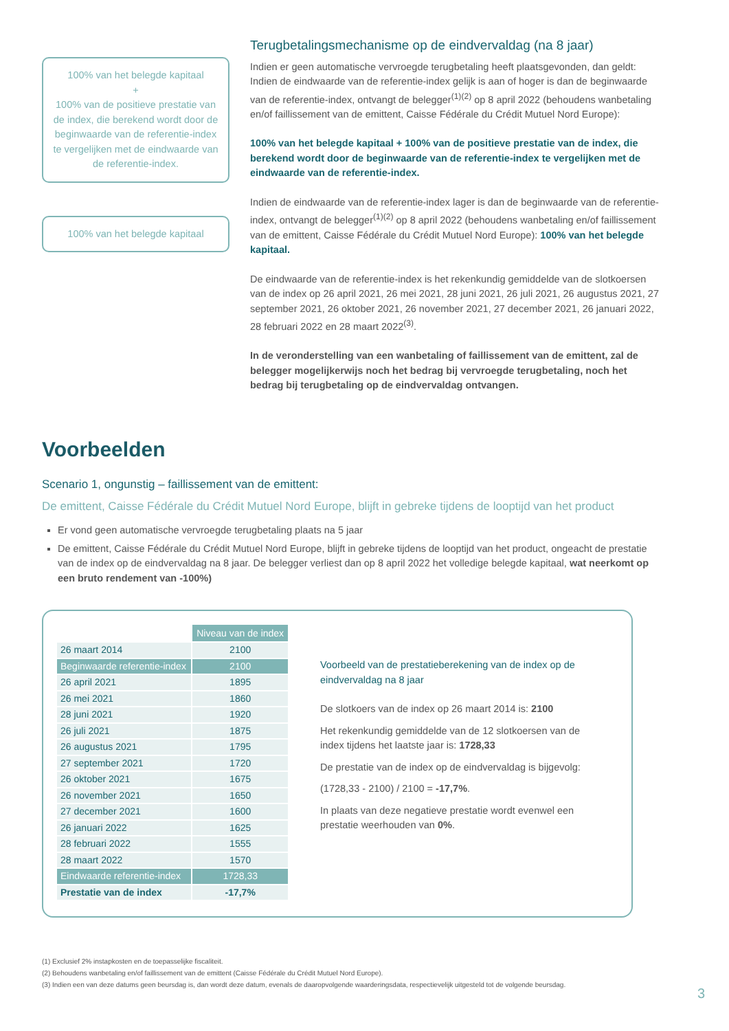100% van het belegde kapitaal
+
100% van de positieve prestatie van de index, die berekend wordt door de beginwaarde van de referentie-index te vergelijken met de eindwaarde van de referentie-index.
100% van het belegde kapitaal
Terugbetalingsmechanisme op de eindvervaldag (na 8 jaar)
Indien er geen automatische vervroegde terugbetaling heeft plaatsgevonden, dan geldt: Indien de eindwaarde van de referentie-index gelijk is aan of hoger is dan de beginwaarde van de referentie-index, ontvangt de belegger<sup>(1)(2)</sup> op 8 april 2022 (behoudens wanbetaling en/of faillissement van de emittent, Caisse Fédérale du Crédit Mutuel Nord Europe):
100% van het belegde kapitaal + 100% van de positieve prestatie van de index, die berekend wordt door de beginwaarde van de referentie-index te vergelijken met de eindwaarde van de referentie-index.
Indien de eindwaarde van de referentie-index lager is dan de beginwaarde van de referentie-index, ontvangt de belegger<sup>(1)(2)</sup> op 8 april 2022 (behoudens wanbetaling en/of faillissement van de emittent, Caisse Fédérale du Crédit Mutuel Nord Europe): 100% van het belegde kapitaal.
De eindwaarde van de referentie-index is het rekenkundig gemiddelde van de slotkoersen van de index op 26 april 2021, 26 mei 2021, 28 juni 2021, 26 juli 2021, 26 augustus 2021, 27 september 2021, 26 oktober 2021, 26 november 2021, 27 december 2021, 26 januari 2022, 28 februari 2022 en 28 maart 2022<sup>(3)</sup>.
In de veronderstelling van een wanbetaling of faillissement van de emittent, zal de belegger mogelijkerwijs noch het bedrag bij vervroegde terugbetaling, noch het bedrag bij terugbetaling op de eindvervaldag ontvangen.
Voorbeelden
Scenario 1, ongunstig – faillissement van de emittent:
De emittent, Caisse Fédérale du Crédit Mutuel Nord Europe, blijft in gebreke tijdens de looptijd van het product
Er vond geen automatische vervroegde terugbetaling plaats na 5 jaar
De emittent, Caisse Fédérale du Crédit Mutuel Nord Europe, blijft in gebreke tijdens de looptijd van het product, ongeacht de prestatie van de index op de eindvervaldag na 8 jaar. De belegger verliest dan op 8 april 2022 het volledige belegde kapitaal, wat neerkomt op een bruto rendement van -100%)
| | Niveau van de index |
| 26 maart 2014 | 2100 |
| Beginwaarde referentie-index | 2100 |
| 26 april 2021 | 1895 |
| 26 mei 2021 | 1860 |
| 28 juni 2021 | 1920 |
| 26 juli 2021 | 1875 |
| 26 augustus 2021 | 1795 |
| 27 september 2021 | 1720 |
| 26 oktober 2021 | 1675 |
| 26 november 2021 | 1650 |
| 27 december 2021 | 1600 |
| 26 januari 2022 | 1625 |
| 28 februari 2022 | 1555 |
| 28 maart 2022 | 1570 |
| Eindwaarde referentie-index | 1728,33 |
| Prestatie van de index | -17,7% |
Voorbeeld van de prestatieberekening van de index op de eindvervaldag na 8 jaar
De slotkoers van de index op 26 maart 2014 is: 2100
Het rekenkundig gemiddelde van de 12 slotkoersen van de index tijdens het laatste jaar is: 1728,33
De prestatie van de index op de eindvervaldag is bijgevolg:
(1728,33 - 2100) / 2100 = -17,7%.
In plaats van deze negatieve prestatie wordt evenwel een prestatie weerhouden van 0%.
(1) Exclusief 2% instapkosten en de toepasselijke fiscaliteit.
(2) Behoudens wanbetaling en/of faillissement van de emittent (Caisse Fédérale du Crédit Mutuel Nord Europe).
(3) Indien een van deze datums geen beursdag is, dan wordt deze datum, evenals de daaropvolgende waarderingsdata, respectievelijk uitgesteld tot de volgende beursdag.
3